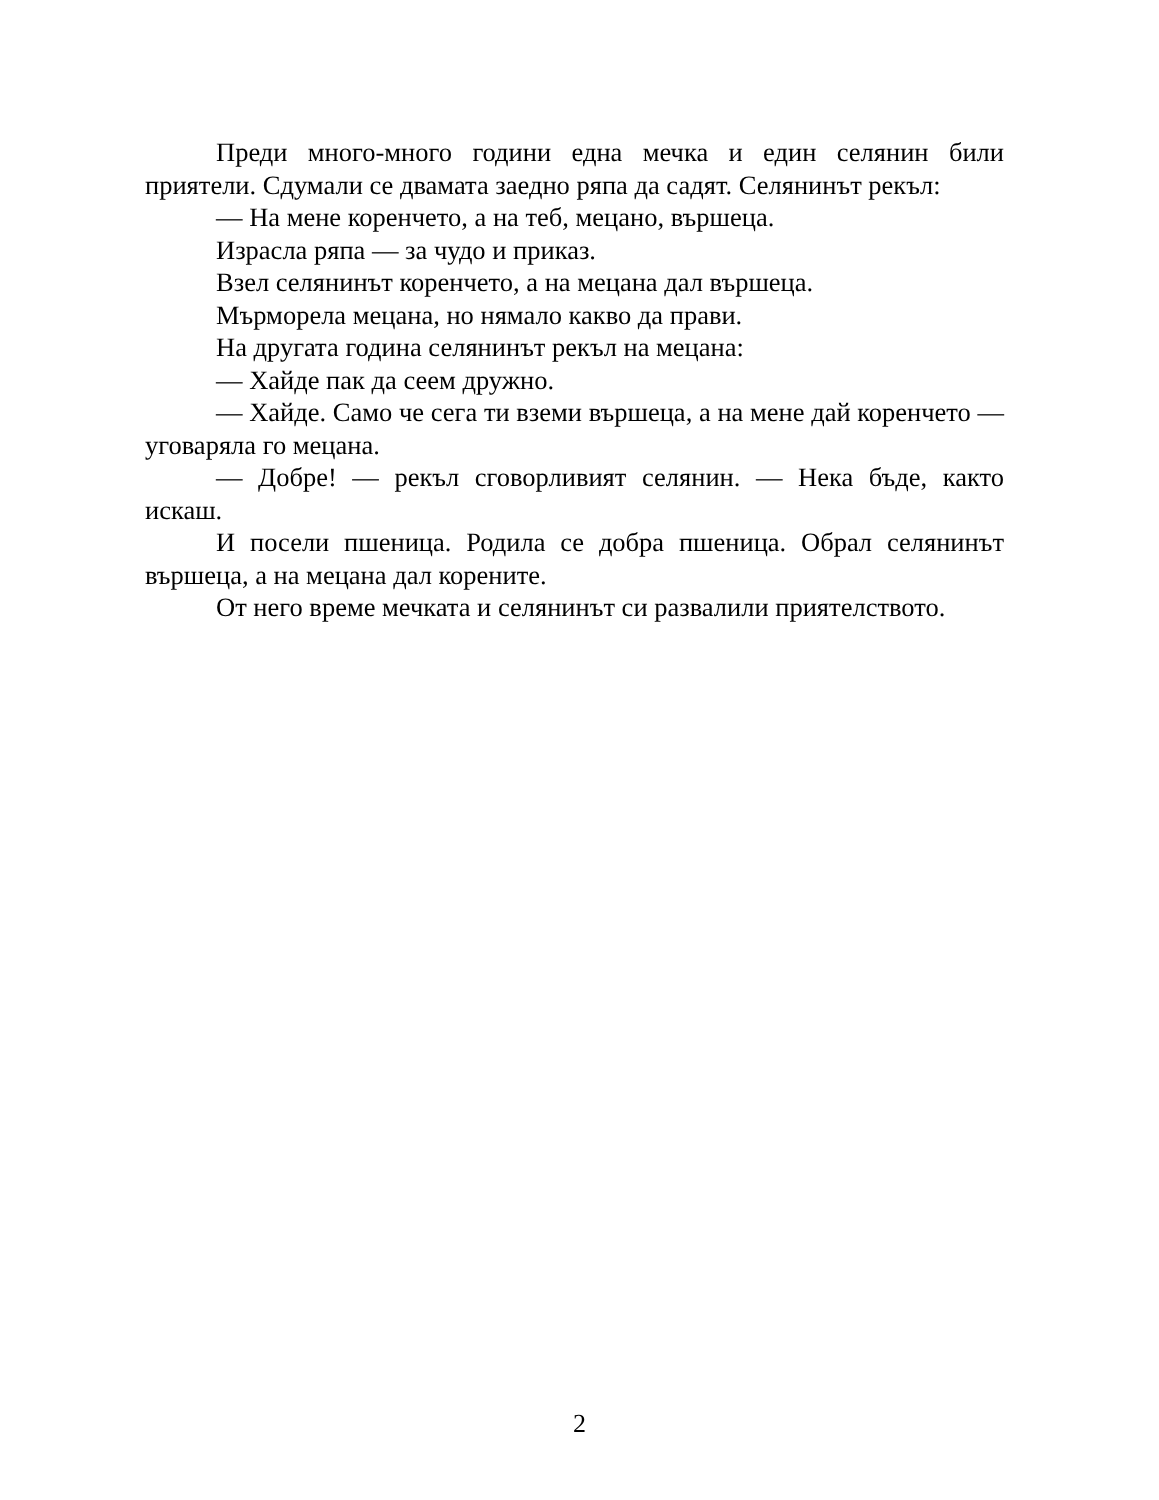Преди много-много години една мечка и един селянин били приятели. Сдумали се двамата заедно ряпа да садят. Селянинът рекъл:
— На мене коренчето, а на теб, мецано, вършеца.
Израсла ряпа — за чудо и приказ.
Взел селянинът коренчето, а на мецана дал вършеца.
Мърморела мецана, но нямало какво да прави.
На другата година селянинът рекъл на мецана:
— Хайде пак да сеем дружно.
— Хайде. Само че сега ти вземи вършеца, а на мене дай коренчето — уговаряла го мецана.
— Добре! — рекъл сговорливият селянин. — Нека бъде, както искаш.
И посели пшеница. Родила се добра пшеница. Обрал селянинът вършеца, а на мецана дал корените.
От него време мечката и селянинът си развалили приятелството.
2